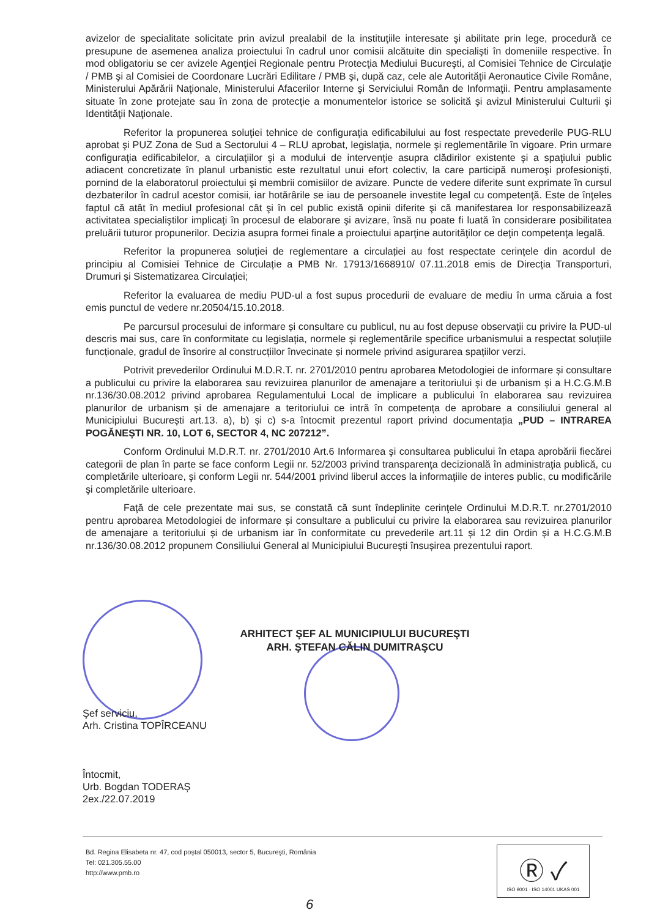avizelor de specialitate solicitate prin avizul prealabil de la instituţiile interesate şi abilitate prin lege, procedură ce presupune de asemenea analiza proiectului în cadrul unor comisii alcătuite din specialişti în domeniile respective. În mod obligatoriu se cer avizele Agenţiei Regionale pentru Protecţia Mediului Bucureşti, al Comisiei Tehnice de Circulaţie / PMB şi al Comisiei de Coordonare Lucrări Edilitare / PMB şi, după caz, cele ale Autorităţii Aeronautice Civile Române, Ministerului Apărării Naţionale, Ministerului Afacerilor Interne şi Serviciului Român de Informaţii. Pentru amplasamente situate în zone protejate sau în zona de protecţie a monumentelor istorice se solicită şi avizul Ministerului Culturii şi Identităţii Naţionale.
Referitor la propunerea soluţiei tehnice de configuraţia edificabilului au fost respectate prevederile PUG-RLU aprobat şi PUZ Zona de Sud a Sectorului 4 – RLU aprobat, legislaţia, normele şi reglementările în vigoare. Prin urmare configuraţia edificabilelor, a circulaţiilor şi a modului de intervenţie asupra clădirilor existente şi a spaţiului public adiacent concretizate în planul urbanistic este rezultatul unui efort colectiv, la care participă numeroşi profesionişti, pornind de la elaboratorul proiectului şi membrii comisiilor de avizare. Puncte de vedere diferite sunt exprimate în cursul dezbaterilor în cadrul acestor comisii, iar hotărârile se iau de persoanele investite legal cu competenţă. Este de înţeles faptul că atât în mediul profesional cât şi în cel public există opinii diferite şi că manifestarea lor responsabilizează activitatea specialiştilor implicaţi în procesul de elaborare şi avizare, însă nu poate fi luată în considerare posibilitatea preluării tuturor propunerilor. Decizia asupra formei finale a proiectului aparţine autorităţilor ce deţin competenţa legală.
Referitor la propunerea soluției de reglementare a circulației au fost respectate cerințele din acordul de principiu al Comisiei Tehnice de Circulație a PMB Nr. 17913/1668910/ 07.11.2018 emis de Direcția Transporturi, Drumuri și Sistematizarea Circulației;
Referitor la evaluarea de mediu PUD-ul a fost supus procedurii de evaluare de mediu în urma căruia a fost emis punctul de vedere nr.20504/15.10.2018.
Pe parcursul procesului de informare și consultare cu publicul, nu au fost depuse observații cu privire la PUD-ul descris mai sus, care în conformitate cu legislația, normele și reglementările specifice urbanismului a respectat soluțiile funcționale, gradul de însorire al construcțiilor învecinate și normele privind asigurarea spațiilor verzi.
Potrivit prevederilor Ordinului M.D.R.T. nr. 2701/2010 pentru aprobarea Metodologiei de informare și consultare a publicului cu privire la elaborarea sau revizuirea planurilor de amenajare a teritoriului și de urbanism și a H.C.G.M.B nr.136/30.08.2012 privind aprobarea Regulamentului Local de implicare a publicului în elaborarea sau revizuirea planurilor de urbanism și de amenajare a teritoriului ce intră în competența de aprobare a consiliului general al Municipiului București art.13. a), b) și c) s-a întocmit prezentul raport privind documentația „PUD – INTRAREA POGĂNEȘTI NR. 10, LOT 6, SECTOR 4, NC 207212”.
Conform Ordinului M.D.R.T. nr. 2701/2010 Art.6 Informarea şi consultarea publicului în etapa aprobării fiecărei categorii de plan în parte se face conform Legii nr. 52/2003 privind transparenţa decizională în administraţia publică, cu completările ulterioare, şi conform Legii nr. 544/2001 privind liberul acces la informaţiile de interes public, cu modificările şi completările ulterioare.
Faţă de cele prezentate mai sus, se constată că sunt îndeplinite cerinţele Ordinului M.D.R.T. nr.2701/2010 pentru aprobarea Metodologiei de informare și consultare a publicului cu privire la elaborarea sau revizuirea planurilor de amenajare a teritoriului și de urbanism iar în conformitate cu prevederile art.11 și 12 din Ordin și a H.C.G.M.B nr.136/30.08.2012 propunem Consiliului General al Municipiului București însușirea prezentului raport.
ARHITECT ŞEF AL MUNICIPIULUI BUCUREŞTI
ARH. ŞTEFAN CĂLIN DUMITRAŞCU
Şef serviciu,
Arh. Cristina TOPÎRCEANU
Întocmit,
Urb. Bogdan TODERAȘ
2ex./22.07.2019
Bd. Regina Elisabeta nr. 47, cod poştal 050013, sector 5, Bucureşti, România
Tel: 021.305.55.00
http://www.pmb.ro
Ⓡ ✓
ISO 9001 · ISO 14001 UKAS 001
6